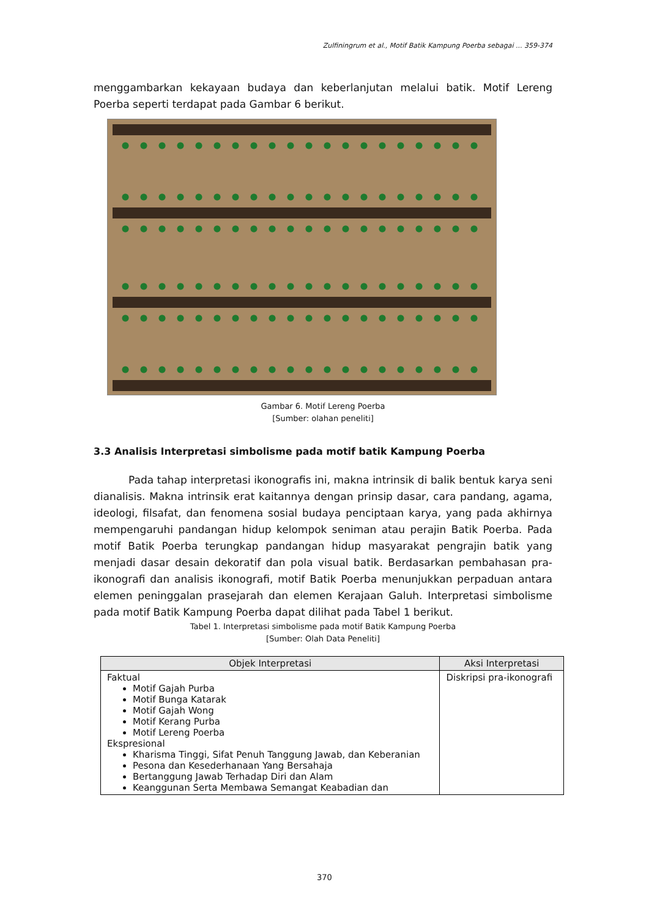Zulfiningrum et al., Motif Batik Kampung Poerba sebagai ... 359-374
menggambarkan kekayaan budaya dan keberlanjutan melalui batik. Motif Lereng Poerba seperti terdapat pada Gambar 6 berikut.
Gambar 6. Motif Lereng Poerba
[Sumber: olahan peneliti]
3.3 Analisis Interpretasi simbolisme pada motif batik Kampung Poerba
Pada tahap interpretasi ikonografis ini, makna intrinsik di balik bentuk karya seni dianalisis. Makna intrinsik erat kaitannya dengan prinsip dasar, cara pandang, agama, ideologi, filsafat, dan fenomena sosial budaya penciptaan karya, yang pada akhirnya mempengaruhi pandangan hidup kelompok seniman atau perajin Batik Poerba. Pada motif Batik Poerba terungkap pandangan hidup masyarakat pengrajin batik yang menjadi dasar desain dekoratif dan pola visual batik. Berdasarkan pembahasan pra-ikonografi dan analisis ikonografi, motif Batik Poerba menunjukkan perpaduan antara elemen peninggalan prasejarah dan elemen Kerajaan Galuh. Interpretasi simbolisme pada motif Batik Kampung Poerba dapat dilihat pada Tabel 1 berikut.
Tabel 1. Interpretasi simbolisme pada motif Batik Kampung Poerba
[Sumber: Olah Data Peneliti]
| Objek Interpretasi | Aksi Interpretasi |
| --- | --- |
| Faktual Motif Gajah Purba Motif Bunga Katarak Motif Gajah Wong Motif Kerang Purba Motif Lereng Poerba Ekspresional Kharisma Tinggi, Sifat Penuh Tanggung Jawab, dan Keberanian Pesona dan Kesederhanaan Yang Bersahaja Bertanggung Jawab Terhadap Diri dan Alam Keanggunan Serta Membawa Semangat Keabadian dan | Diskripsi pra-ikonografi |
370